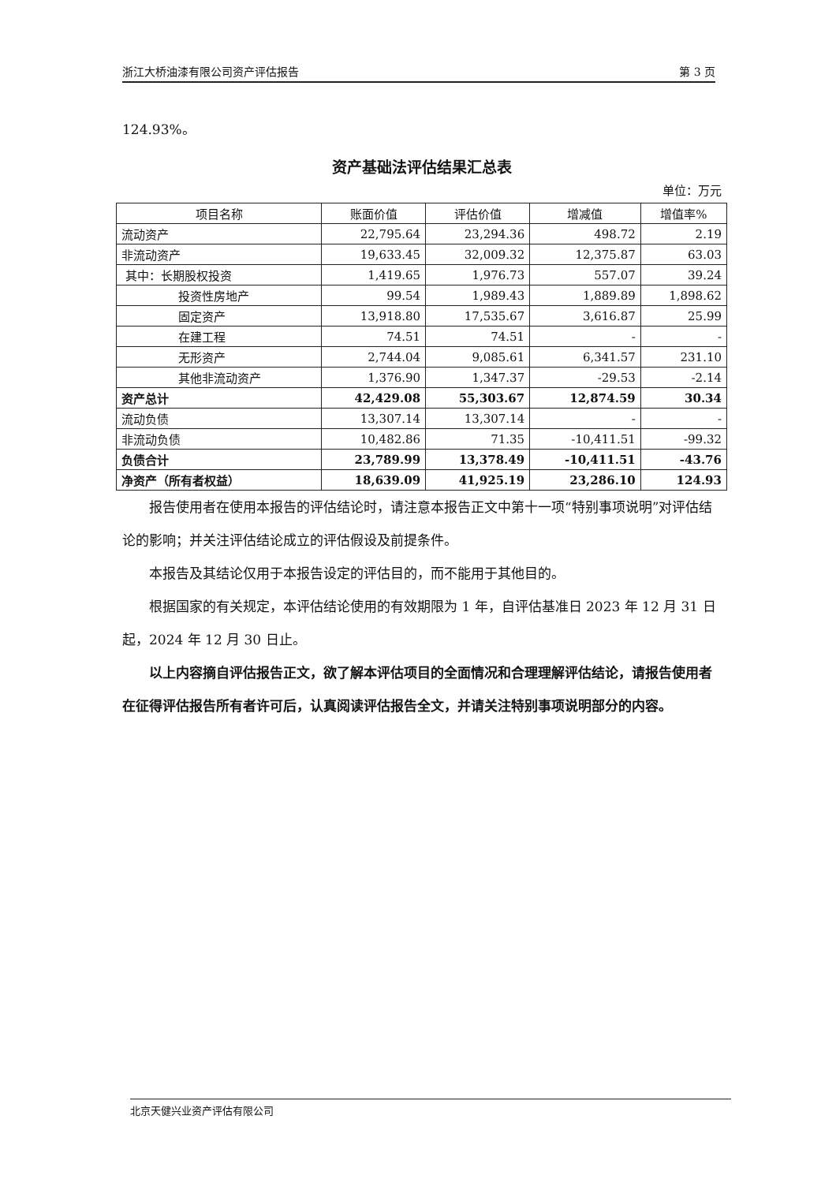浙江大桥油漆有限公司资产评估报告 第 3 页
124.93%。
资产基础法评估结果汇总表
单位：万元
| 项目名称 | 账面价值 | 评估价值 | 增减值 | 增值率% |
| --- | --- | --- | --- | --- |
| 流动资产 | 22,795.64 | 23,294.36 | 498.72 | 2.19 |
| 非流动资产 | 19,633.45 | 32,009.32 | 12,375.87 | 63.03 |
| 其中：长期股权投资 | 1,419.65 | 1,976.73 | 557.07 | 39.24 |
| 投资性房地产 | 99.54 | 1,989.43 | 1,889.89 | 1,898.62 |
| 固定资产 | 13,918.80 | 17,535.67 | 3,616.87 | 25.99 |
| 在建工程 | 74.51 | 74.51 | - | - |
| 无形资产 | 2,744.04 | 9,085.61 | 6,341.57 | 231.10 |
| 其他非流动资产 | 1,376.90 | 1,347.37 | -29.53 | -2.14 |
| 资产总计 | 42,429.08 | 55,303.67 | 12,874.59 | 30.34 |
| 流动负债 | 13,307.14 | 13,307.14 | - | - |
| 非流动负债 | 10,482.86 | 71.35 | -10,411.51 | -99.32 |
| 负债合计 | 23,789.99 | 13,378.49 | -10,411.51 | -43.76 |
| 净资产（所有者权益） | 18,639.09 | 41,925.19 | 23,286.10 | 124.93 |
报告使用者在使用本报告的评估结论时，请注意本报告正文中第十一项“特别事项说明”对评估结论的影响；并关注评估结论成立的评估假设及前提条件。
本报告及其结论仅用于本报告设定的评估目的，而不能用于其他目的。
根据国家的有关规定，本评估结论使用的有效期限为 1 年，自评估基准日 2023 年 12 月 31 日起，2024 年 12 月 30 日止。
以上内容摘自评估报告正文，欲了解本评估项目的全面情况和合理理解评估结论，请报告使用者在征得评估报告所有者许可后，认真阅读评估报告全文，并请关注特别事项说明部分的内容。
北京天健兴业资产评估有限公司